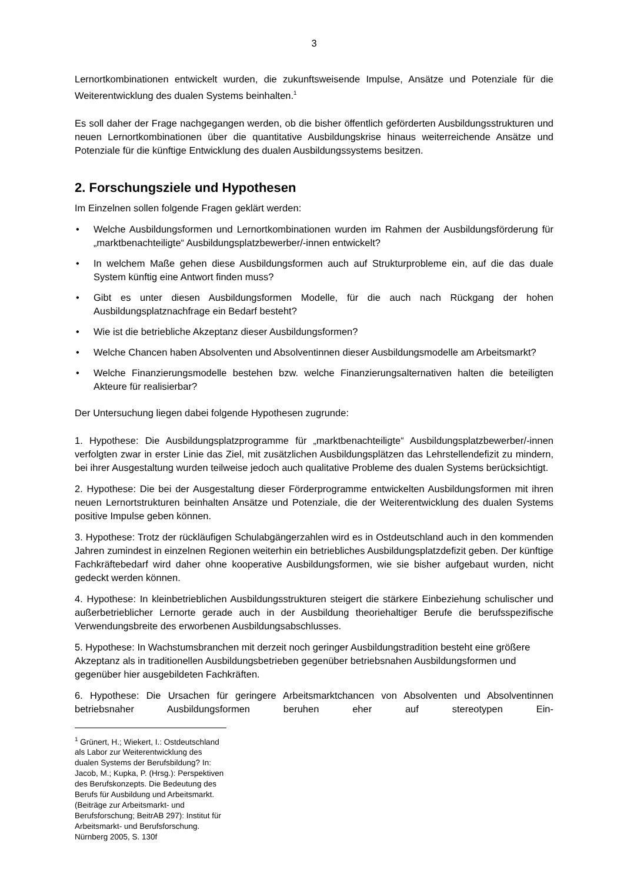3
Lernortkombinationen entwickelt wurden, die zukunftsweisende Impulse, Ansätze und Potenziale für die Weiterentwicklung des dualen Systems beinhalten.<sup>1</sup>
Es soll daher der Frage nachgegangen werden, ob die bisher öffentlich geförderten Ausbildungsstrukturen und neuen Lernortkombinationen über die quantitative Ausbildungskrise hinaus weiterreichende Ansätze und Potenziale für die künftige Entwicklung des dualen Ausbildungssystems besitzen.
2. Forschungsziele und Hypothesen
Im Einzelnen sollen folgende Fragen geklärt werden:
• Welche Ausbildungsformen und Lernortkombinationen wurden im Rahmen der Ausbildungsförderung für „marktbenachteiligte“ Ausbildungsplatzbewerber/-innen entwickelt?
• In welchem Maße gehen diese Ausbildungsformen auch auf Strukturprobleme ein, auf die das duale System künftig eine Antwort finden muss?
• Gibt es unter diesen Ausbildungsformen Modelle, für die auch nach Rückgang der hohen Ausbildungsplatznachfrage ein Bedarf besteht?
• Wie ist die betriebliche Akzeptanz dieser Ausbildungsformen?
• Welche Chancen haben Absolventen und Absolventinnen dieser Ausbildungsmodelle am Arbeitsmarkt?
• Welche Finanzierungsmodelle bestehen bzw. welche Finanzierungsalternativen halten die beteiligten Akteure für realisierbar?
Der Untersuchung liegen dabei folgende Hypothesen zugrunde:
1. Hypothese: Die Ausbildungsplatzprogramme für „marktbenachteiligte“ Ausbildungsplatzbewerber/-innen verfolgten zwar in erster Linie das Ziel, mit zusätzlichen Ausbildungsplätzen das Lehrstellendefizit zu mindern, bei ihrer Ausgestaltung wurden teilweise jedoch auch qualitative Probleme des dualen Systems berücksichtigt.
2. Hypothese: Die bei der Ausgestaltung dieser Förderprogramme entwickelten Ausbildungsformen mit ihren neuen Lernortstrukturen beinhalten Ansätze und Potenziale, die der Weiterentwicklung des dualen Systems positive Impulse geben können.
3. Hypothese: Trotz der rückläufigen Schulabgängerzahlen wird es in Ostdeutschland auch in den kommenden Jahren zumindest in einzelnen Regionen weiterhin ein betriebliches Ausbildungsplatzdefizit geben. Der künftige Fachkräftebedarf wird daher ohne kooperative Ausbildungsformen, wie sie bisher aufgebaut wurden, nicht gedeckt werden können.
4. Hypothese: In kleinbetrieblichen Ausbildungsstrukturen steigert die stärkere Einbeziehung schulischer und außerbetrieblicher Lernorte gerade auch in der Ausbildung theoriehaltiger Berufe die berufsspezifische Verwendungsbreite des erworbenen Ausbildungsabschlusses.
5. Hypothese: In Wachstumsbranchen mit derzeit noch geringer Ausbildungstradition besteht eine größere Akzeptanz als in traditionellen Ausbildungsbetrieben gegenüber betriebsnahen Ausbildungsformen und gegenüber hier ausgebildeten Fachkräften.
6. Hypothese: Die Ursachen für geringere Arbeitsmarktchancen von Absolventen und Absolventinnen betriebsnaher Ausbildungsformen beruhen eher auf stereotypen Ein-
<sup>1</sup> Grünert, H.; Wiekert, I.: Ostdeutschland als Labor zur Weiterentwicklung des dualen Systems der Berufsbildung? In: Jacob, M.; Kupka, P. (Hrsg.): Perspektiven des Berufskonzepts. Die Bedeutung des Berufs für Ausbildung und Arbeitsmarkt. (Beiträge zur Arbeitsmarkt- und Berufsforschung; BeitrAB 297): Institut für Arbeitsmarkt- und Berufsforschung. Nürnberg 2005, S. 130f